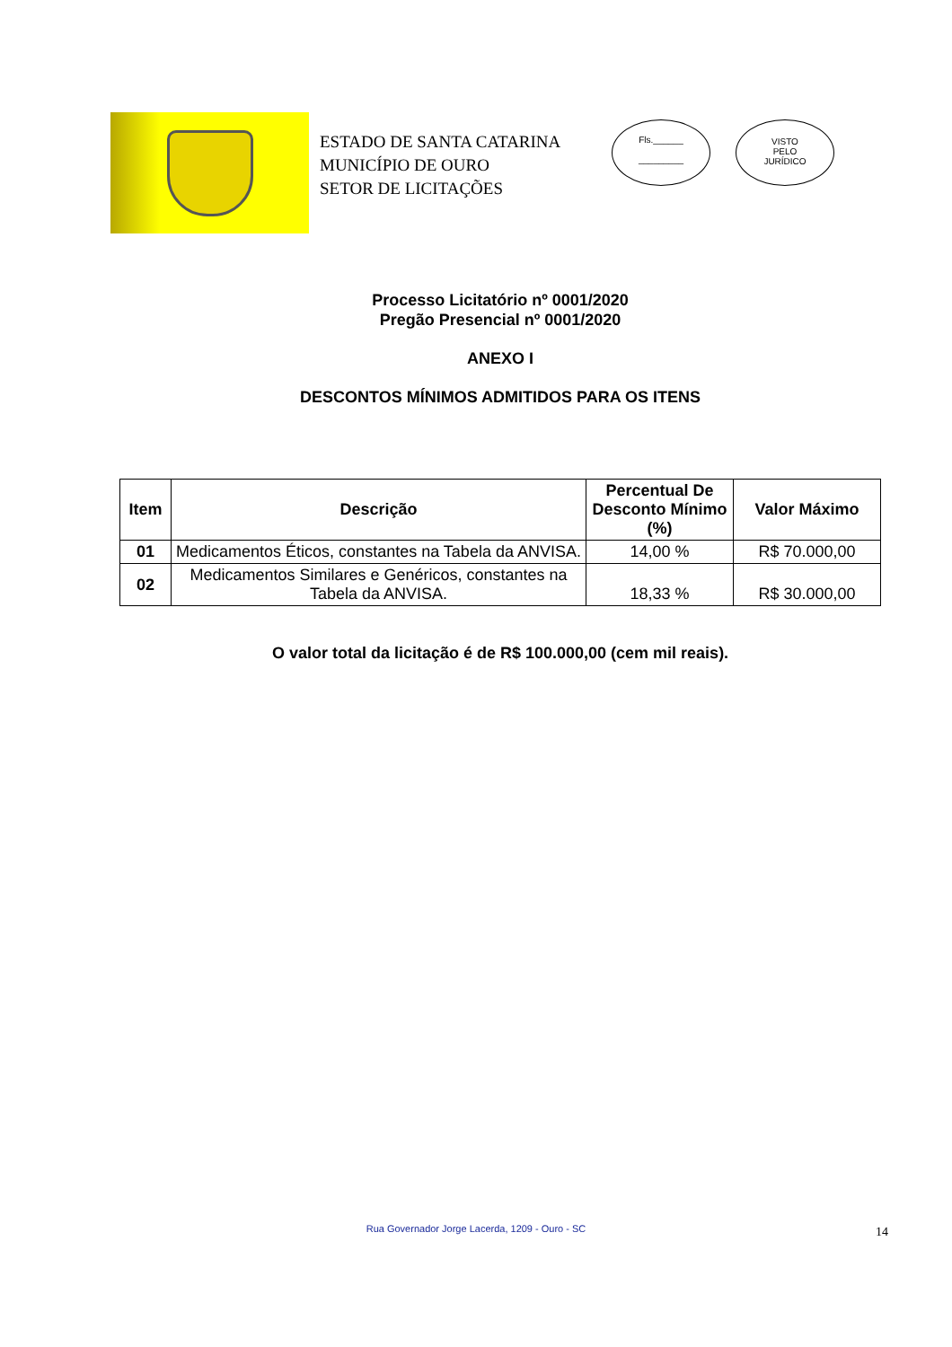ESTADO DE SANTA CATARINA
MUNICÍPIO DE OURO
SETOR DE LICITAÇÕES
Fls.______
_________
VISTO
PELO
JURÍDICO
Processo Licitatório nº 0001/2020
Pregão Presencial nº 0001/2020
ANEXO I
DESCONTOS MÍNIMOS ADMITIDOS PARA OS ITENS
| Item | Descrição | Percentual De Desconto Mínimo (%) | Valor Máximo |
| --- | --- | --- | --- |
| 01 | Medicamentos Éticos, constantes na Tabela da ANVISA. | 14,00 % | R$ 70.000,00 |
| 02 | Medicamentos Similares e Genéricos, constantes na Tabela da ANVISA. | 18,33 % | R$ 30.000,00 |
O valor total da licitação é de R$ 100.000,00 (cem mil reais).
Rua Governador Jorge Lacerda, 1209 - Ouro - SC 14